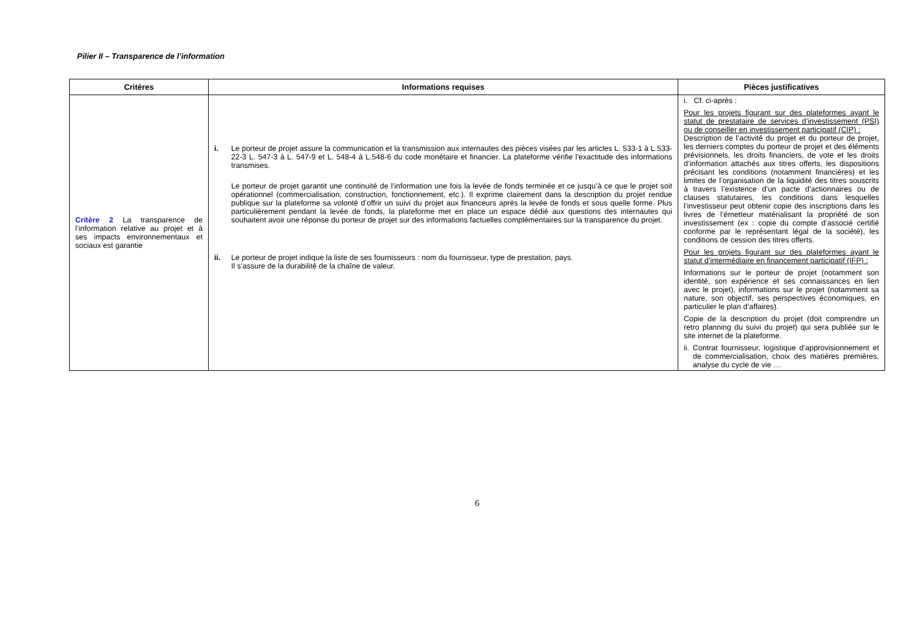Pilier II – Transparence de l’information
| Critères | Informations requises | Pièces justificatives |
| --- | --- | --- |
| Critère 2 La transparence de l’information relative au projet et à ses impacts environnementaux et sociaux est garantie | i. Le porteur de projet assure la communication et la transmission aux internautes des pièces visées par les articles L. 533-1 à L.533-22-3 L. 547-3 à L. 547-9 et L. 548-4 à L.548-6 du code monétaire et financier. La plateforme vérifie l'exactitude des informations transmises. Le porteur de projet garantit une continuité de l’information une fois la levée de fonds terminée et ce jusqu’à ce que le projet soit opérationnel (commercialisation, construction, fonctionnement, etc.). Il exprime clairement dans la description du projet rendue publique sur la plateforme sa volonté d’offrir un suivi du projet aux financeurs après la levée de fonds et sous quelle forme. Plus particulièrement pendant la levée de fonds, la plateforme met en place un espace dédié aux questions des internautes qui souhaitent avoir une réponse du porteur de projet sur des informations factuelles complémentaires sur la transparence du projet. ii. Le porteur de projet indique la liste de ses fournisseurs : nom du fournisseur, type de prestation, pays. Il s’assure de la durabilité de la chaîne de valeur. | i. Cf. ci-après : Pour les projets figurant sur des plateformes ayant le statut de prestataire de services d’investissement (PSI) ou de conseiller en investissement participatif (CIP) : Description de l’activité du projet et du porteur de projet, les derniers comptes du porteur de projet et des éléments prévisionnels, les droits financiers, de vote et les droits d’information attachés aux titres offerts, les dispositions précisant les conditions (notamment financières) et les limites de l’organisation de la liquidité des titres souscrits à travers l’existence d’un pacte d’actionnaires ou de clauses statutaires, les conditions dans lesquelles l’investisseur peut obtenir copie des inscriptions dans les livres de l’émetteur matérialisant la propriété de son investissement (ex : copie du compte d’associé certifié conforme par le représentant légal de la société), les conditions de cession des titres offerts. Pour les projets figurant sur des plateformes ayant le statut d’intermédiaire en financement participatif (IFP) : Informations sur le porteur de projet (notamment son identité, son expérience et ses connaissances en lien avec le projet), informations sur le projet (notamment sa nature, son objectif, ses perspectives économiques, en particulier le plan d’affaires). Copie de la description du projet (doit comprendre un retro planning du suivi du projet) qui sera publiée sur le site internet de la plateforme. ii. Contrat fournisseur, logistique d’approvisionnement et de commercialisation, choix des matières premières, analyse du cycle de vie … |
6